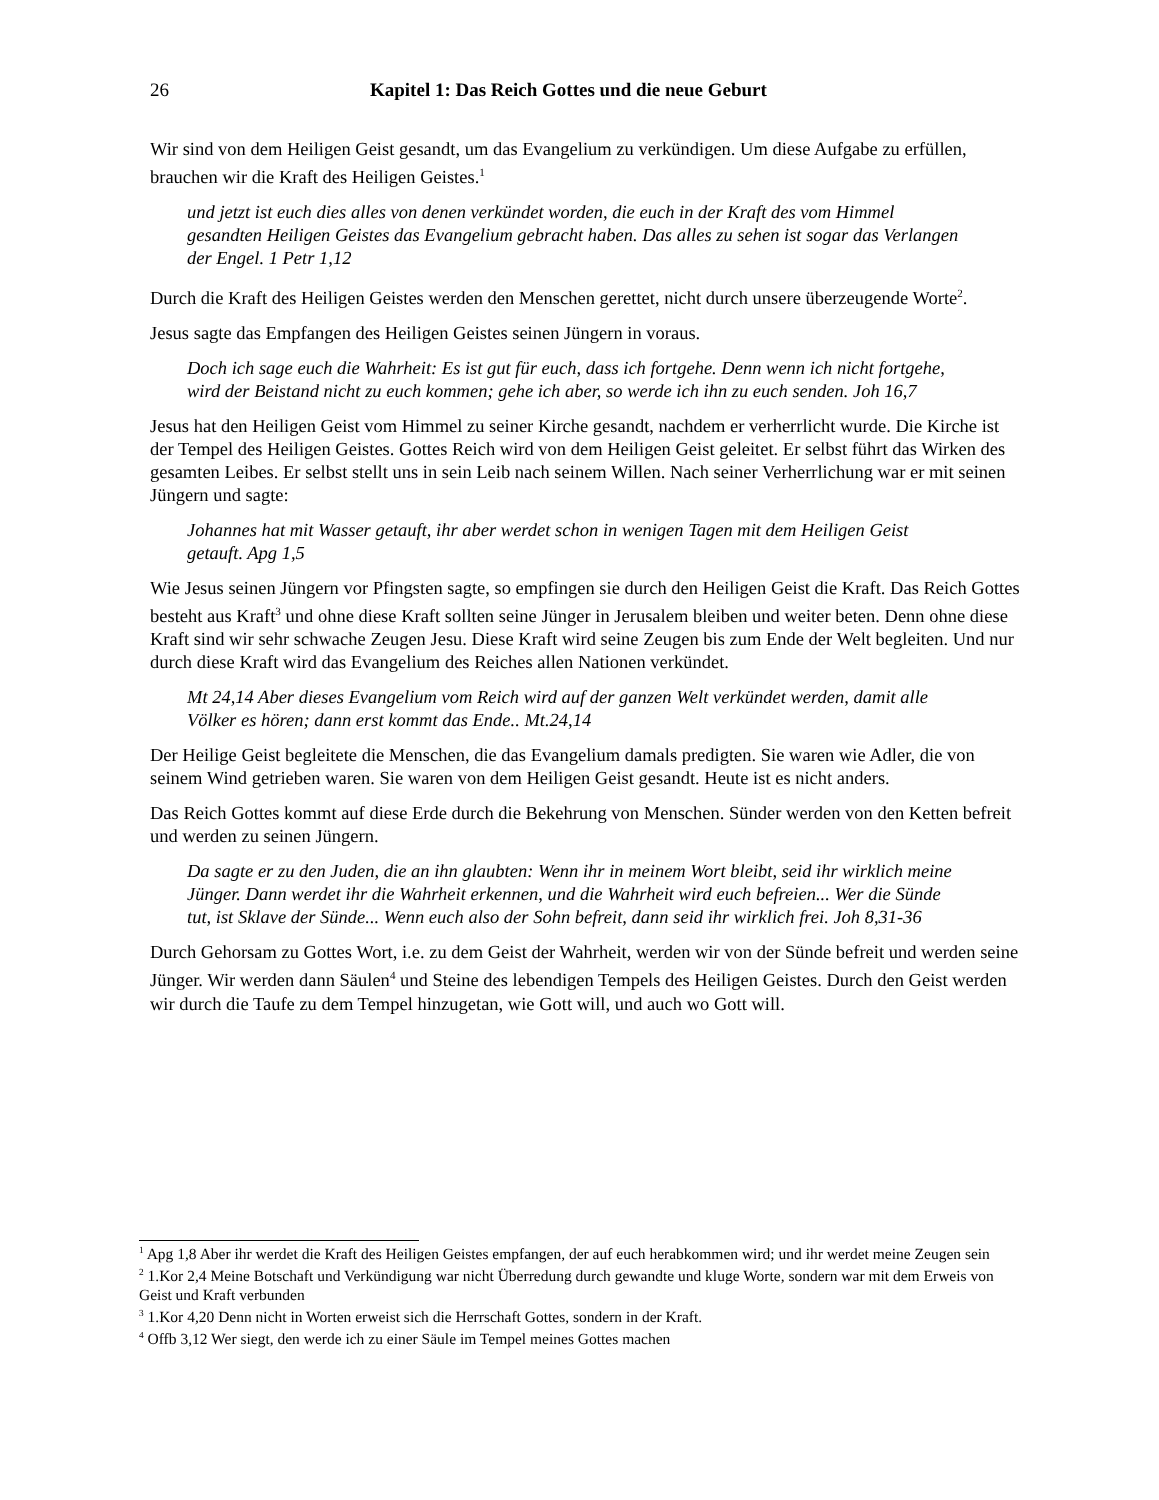26 Kapitel 1: Das Reich Gottes und die neue Geburt
Wir sind von dem Heiligen Geist gesandt, um das Evangelium zu verkündigen. Um diese Aufgabe zu erfüllen, brauchen wir die Kraft des Heiligen Geistes.<sup>1</sup>
und jetzt ist euch dies alles von denen verkündet worden, die euch in der Kraft des vom Himmel gesandten Heiligen Geistes das Evangelium gebracht haben. Das alles zu sehen ist sogar das Verlangen der Engel. 1 Petr 1,12
Durch die Kraft des Heiligen Geistes werden den Menschen gerettet, nicht durch unsere überzeugende Worte<sup>2</sup>.
Jesus sagte das Empfangen des Heiligen Geistes seinen Jüngern in voraus.
Doch ich sage euch die Wahrheit: Es ist gut für euch, dass ich fortgehe. Denn wenn ich nicht fortgehe, wird der Beistand nicht zu euch kommen; gehe ich aber, so werde ich ihn zu euch senden. Joh 16,7
Jesus hat den Heiligen Geist vom Himmel zu seiner Kirche gesandt, nachdem er verherrlicht wurde. Die Kirche ist der Tempel des Heiligen Geistes. Gottes Reich wird von dem Heiligen Geist geleitet. Er selbst führt das Wirken des gesamten Leibes. Er selbst stellt uns in sein Leib nach seinem Willen. Nach seiner Verherrlichung war er mit seinen Jüngern und sagte:
Johannes hat mit Wasser getauft, ihr aber werdet schon in wenigen Tagen mit dem Heiligen Geist getauft. Apg 1,5
Wie Jesus seinen Jüngern vor Pfingsten sagte, so empfingen sie durch den Heiligen Geist die Kraft. Das Reich Gottes besteht aus Kraft<sup>3</sup> und ohne diese Kraft sollten seine Jünger in Jerusalem bleiben und weiter beten. Denn ohne diese Kraft sind wir sehr schwache Zeugen Jesu. Diese Kraft wird seine Zeugen bis zum Ende der Welt begleiten. Und nur durch diese Kraft wird das Evangelium des Reiches allen Nationen verkündet.
Mt 24,14 Aber dieses Evangelium vom Reich wird auf der ganzen Welt verkündet werden, damit alle Völker es hören; dann erst kommt das Ende.. Mt.24,14
Der Heilige Geist begleitete die Menschen, die das Evangelium damals predigten. Sie waren wie Adler, die von seinem Wind getrieben waren. Sie waren von dem Heiligen Geist gesandt. Heute ist es nicht anders.
Das Reich Gottes kommt auf diese Erde durch die Bekehrung von Menschen. Sünder werden von den Ketten befreit und werden zu seinen Jüngern.
Da sagte er zu den Juden, die an ihn glaubten: Wenn ihr in meinem Wort bleibt, seid ihr wirklich meine Jünger. Dann werdet ihr die Wahrheit erkennen, und die Wahrheit wird euch befreien... Wer die Sünde tut, ist Sklave der Sünde... Wenn euch also der Sohn befreit, dann seid ihr wirklich frei. Joh 8,31-36
Durch Gehorsam zu Gottes Wort, i.e. zu dem Geist der Wahrheit, werden wir von der Sünde befreit und werden seine Jünger. Wir werden dann Säulen<sup>4</sup> und Steine des lebendigen Tempels des Heiligen Geistes. Durch den Geist werden wir durch die Taufe zu dem Tempel hinzugetan, wie Gott will, und auch wo Gott will.
<sup>1</sup> Apg 1,8 Aber ihr werdet die Kraft des Heiligen Geistes empfangen, der auf euch herabkommen wird; und ihr werdet meine Zeugen sein
<sup>2</sup> 1.Kor 2,4 Meine Botschaft und Verkündigung war nicht Überredung durch gewandte und kluge Worte, sondern war mit dem Erweis von Geist und Kraft verbunden
<sup>3</sup> 1.Kor 4,20 Denn nicht in Worten erweist sich die Herrschaft Gottes, sondern in der Kraft.
<sup>4</sup> Offb 3,12 Wer siegt, den werde ich zu einer Säule im Tempel meines Gottes machen